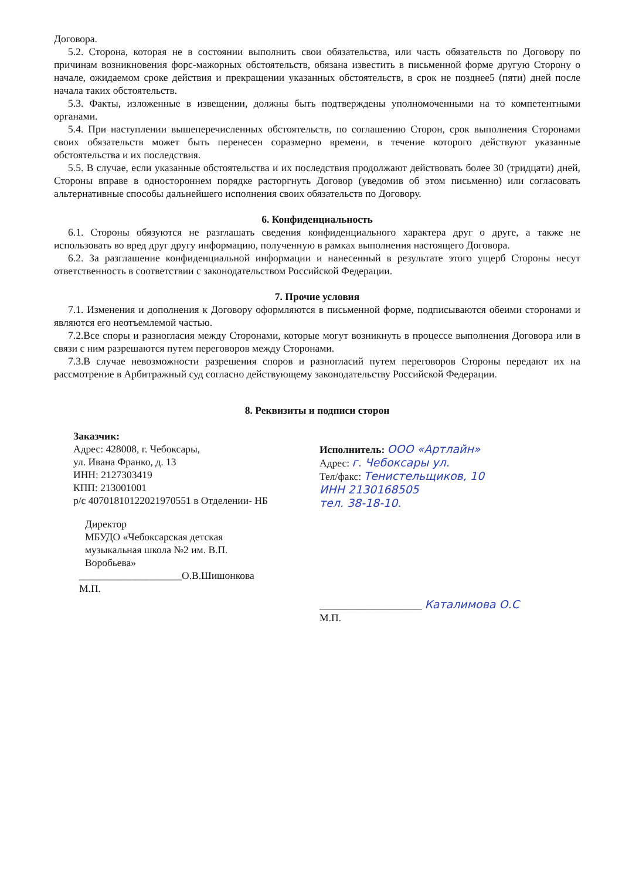Договора.
5.2. Сторона, которая не в состоянии выполнить свои обязательства, или часть обязательств по Договору по причинам возникновения форс-мажорных обстоятельств, обязана известить в письменной форме другую Сторону о начале, ожидаемом сроке действия и прекращении указанных обстоятельств, в срок не позднее5 (пяти) дней после начала таких обстоятельств.
5.3. Факты, изложенные в извещении, должны быть подтверждены уполномоченными на то компетентными органами.
5.4. При наступлении вышеперечисленных обстоятельств, по соглашению Сторон, срок выполнения Сторонами своих обязательств может быть перенесен соразмерно времени, в течение которого действуют указанные обстоятельства и их последствия.
5.5. В случае, если указанные обстоятельства и их последствия продолжают действовать более 30 (тридцати) дней, Стороны вправе в одностороннем порядке расторгнуть Договор (уведомив об этом письменно) или согласовать альтернативные способы дальнейшего исполнения своих обязательств по Договору.
6. Конфиденциальность
6.1. Стороны обязуются не разглашать сведения конфиденциального характера друг о друге, а также не использовать во вред друг другу информацию, полученную в рамках выполнения настоящего Договора.
6.2. За разглашение конфиденциальной информации и нанесенный в результате этого ущерб Стороны несут ответственность в соответствии с законодательством Российской Федерации.
7. Прочие условия
7.1. Изменения и дополнения к Договору оформляются в письменной форме, подписываются обеими сторонами и являются его неотъемлемой частью.
7.2.Все споры и разногласия между Сторонами, которые могут возникнуть в процессе выполнения Договора или в связи с ним разрешаются путем переговоров между Сторонами.
7.3.В случае невозможности разрешения споров и разногласий путем переговоров Стороны передают их на рассмотрение в Арбитражный суд согласно действующему законодательству Российской Федерации.
8. Реквизиты и подписи сторон
Заказчик:
Адрес: 428008, г. Чебоксары,
ул. Ивана Франко, д. 13
ИНН: 2127303419
КПП: 213001001
р/с 40701810122021970551 в Отделении- НБ
Директор
МБУДО «Чебоксарская детская
музыкальная школа №2 им. В.П.
Воробьева»
____________________О.В.Шишонкова
М.П.
Исполнитель: ООО «Артлайн»
Адрес: г. Чебоксары ул.
Тел/факс: Тенистельщиков, 10
ИНН 2130168505
тел. 38-18-10.
____________________ Каталимова О.С
М.П.